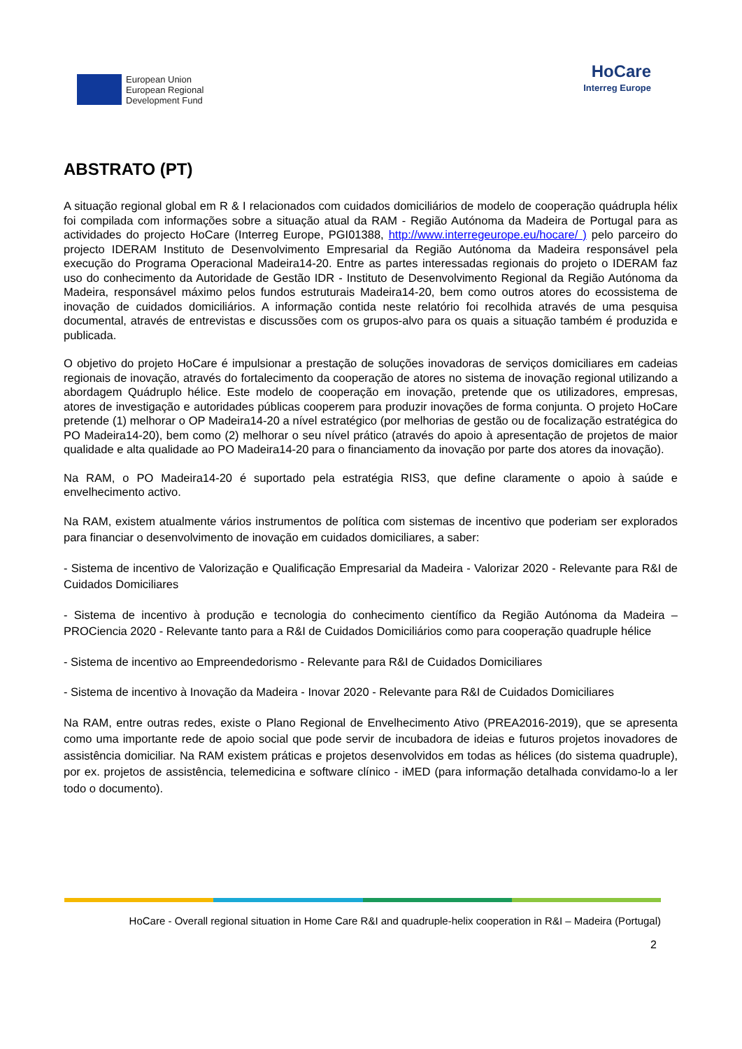European Union
European Regional
Development Fund
HoCare
Interreg Europe
ABSTRATO (PT)
A situação regional global em R & I relacionados com cuidados domiciliários de modelo de cooperação quádrupla hélix foi compilada com informações sobre a situação atual da RAM - Região Autónoma da Madeira de Portugal para as actividades do projecto HoCare (Interreg Europe, PGI01388, http://www.interregeurope.eu/hocare/ ) pelo parceiro do projecto IDERAM Instituto de Desenvolvimento Empresarial da Região Autónoma da Madeira responsável pela execução do Programa Operacional Madeira14-20. Entre as partes interessadas regionais do projeto o IDERAM faz uso do conhecimento da Autoridade de Gestão IDR - Instituto de Desenvolvimento Regional da Região Autónoma da Madeira, responsável máximo pelos fundos estruturais Madeira14-20, bem como outros atores do ecossistema de inovação de cuidados domiciliários. A informação contida neste relatório foi recolhida através de uma pesquisa documental, através de entrevistas e discussões com os grupos-alvo para os quais a situação também é produzida e publicada.
O objetivo do projeto HoCare é impulsionar a prestação de soluções inovadoras de serviços domiciliares em cadeias regionais de inovação, através do fortalecimento da cooperação de atores no sistema de inovação regional utilizando a abordagem Quádruplo hélice. Este modelo de cooperação em inovação, pretende que os utilizadores, empresas, atores de investigação e autoridades públicas cooperem para produzir inovações de forma conjunta. O projeto HoCare pretende (1) melhorar o OP Madeira14-20 a nível estratégico (por melhorias de gestão ou de focalização estratégica do PO Madeira14-20), bem como (2) melhorar o seu nível prático (através do apoio à apresentação de projetos de maior qualidade e alta qualidade ao PO Madeira14-20 para o financiamento da inovação por parte dos atores da inovação).
Na RAM, o PO Madeira14-20 é suportado pela estratégia RIS3, que define claramente o apoio à saúde e envelhecimento activo.
Na RAM, existem atualmente vários instrumentos de política com sistemas de incentivo que poderiam ser explorados para financiar o desenvolvimento de inovação em cuidados domiciliares, a saber:
- Sistema de incentivo de Valorização e Qualificação Empresarial da Madeira - Valorizar 2020 - Relevante para R&I de Cuidados Domiciliares
- Sistema de incentivo à produção e tecnologia do conhecimento científico da Região Autónoma da Madeira – PROCiencia 2020 - Relevante tanto para a R&I de Cuidados Domiciliários como para cooperação quadruple hélice
- Sistema de incentivo ao Empreendedorismo - Relevante para R&I de Cuidados Domiciliares
- Sistema de incentivo à Inovação da Madeira - Inovar 2020 - Relevante para R&I de Cuidados Domiciliares
Na RAM, entre outras redes, existe o Plano Regional de Envelhecimento Ativo (PREA2016-2019), que se apresenta como uma importante rede de apoio social que pode servir de incubadora de ideias e futuros projetos inovadores de assistência domiciliar. Na RAM existem práticas e projetos desenvolvidos em todas as hélices (do sistema quadruple), por ex. projetos de assistência, telemedicina e software clínico - iMED (para informação detalhada convidamo-lo a ler todo o documento).
HoCare - Overall regional situation in Home Care R&I and quadruple-helix cooperation in R&I – Madeira (Portugal)
2